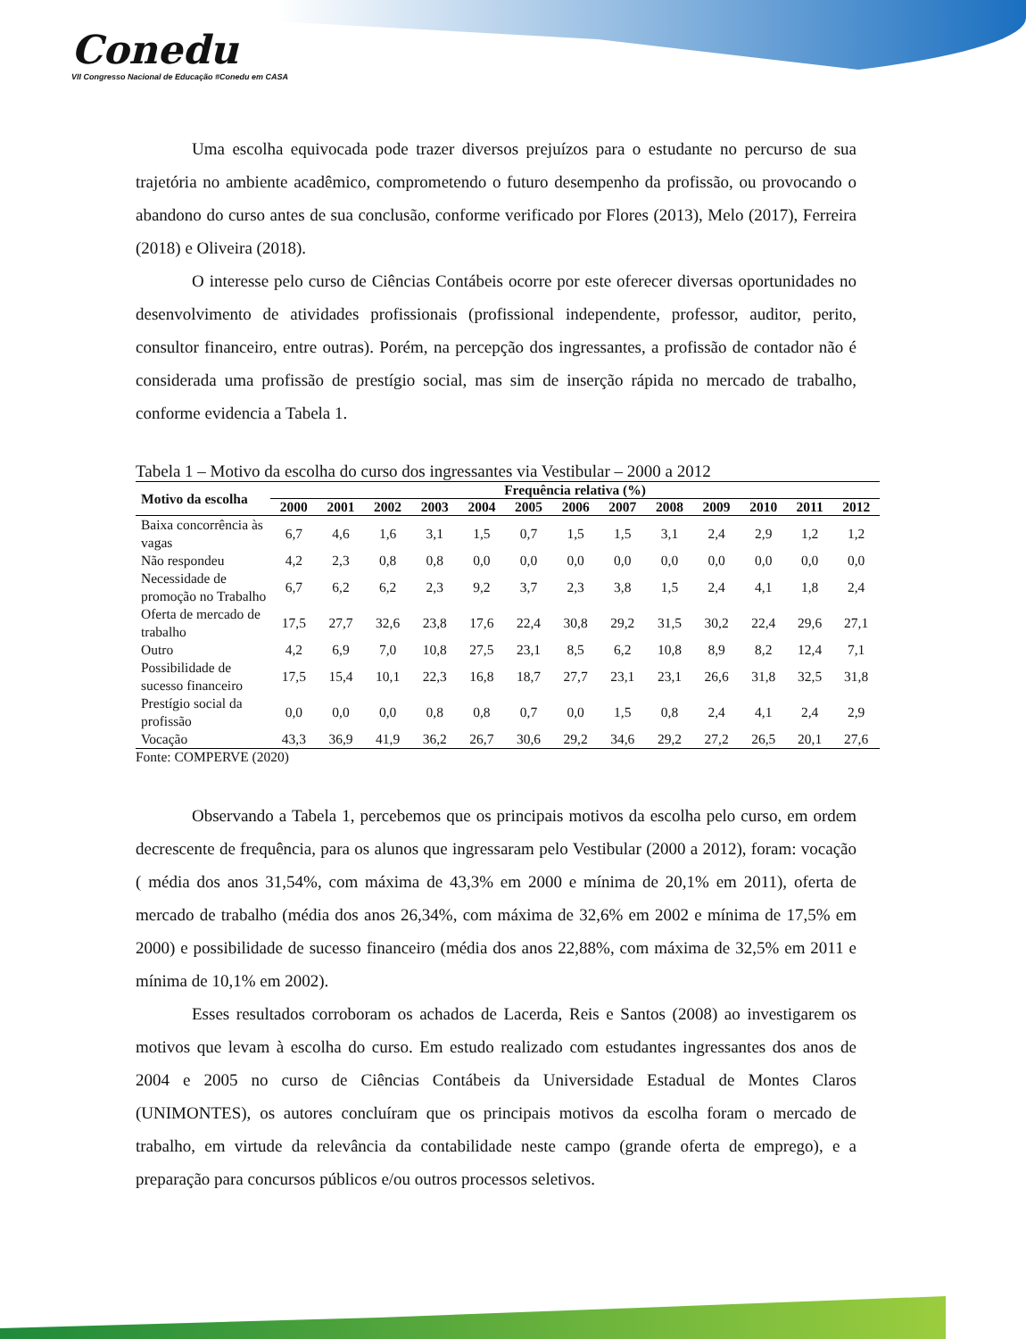Conedu
VII Congresso Nacional de Educação #Conedu em CASA
Uma escolha equivocada pode trazer diversos prejuízos para o estudante no percurso de sua trajetória no ambiente acadêmico, comprometendo o futuro desempenho da profissão, ou provocando o abandono do curso antes de sua conclusão, conforme verificado por Flores (2013), Melo (2017), Ferreira (2018) e Oliveira (2018).
O interesse pelo curso de Ciências Contábeis ocorre por este oferecer diversas oportunidades no desenvolvimento de atividades profissionais (profissional independente, professor, auditor, perito, consultor financeiro, entre outras). Porém, na percepção dos ingressantes, a profissão de contador não é considerada uma profissão de prestígio social, mas sim de inserção rápida no mercado de trabalho, conforme evidencia a Tabela 1.
Tabela 1 – Motivo da escolha do curso dos ingressantes via Vestibular – 2000 a 2012
| Motivo da escolha | Frequência relativa (%) | | | | | | | | | | | | |
| --- | --- | --- | --- | --- | --- | --- | --- | --- | --- | --- | --- | --- | --- |
| | 2000 | 2001 | 2002 | 2003 | 2004 | 2005 | 2006 | 2007 | 2008 | 2009 | 2010 | 2011 | 2012 |
| Baixa concorrência às vagas | 6,7 | 4,6 | 1,6 | 3,1 | 1,5 | 0,7 | 1,5 | 1,5 | 3,1 | 2,4 | 2,9 | 1,2 | 1,2 |
| Não respondeu | 4,2 | 2,3 | 0,8 | 0,8 | 0,0 | 0,0 | 0,0 | 0,0 | 0,0 | 0,0 | 0,0 | 0,0 | 0,0 |
| Necessidade de promoção no Trabalho | 6,7 | 6,2 | 6,2 | 2,3 | 9,2 | 3,7 | 2,3 | 3,8 | 1,5 | 2,4 | 4,1 | 1,8 | 2,4 |
| Oferta de mercado de trabalho | 17,5 | 27,7 | 32,6 | 23,8 | 17,6 | 22,4 | 30,8 | 29,2 | 31,5 | 30,2 | 22,4 | 29,6 | 27,1 |
| Outro | 4,2 | 6,9 | 7,0 | 10,8 | 27,5 | 23,1 | 8,5 | 6,2 | 10,8 | 8,9 | 8,2 | 12,4 | 7,1 |
| Possibilidade de sucesso financeiro | 17,5 | 15,4 | 10,1 | 22,3 | 16,8 | 18,7 | 27,7 | 23,1 | 23,1 | 26,6 | 31,8 | 32,5 | 31,8 |
| Prestígio social da profissão | 0,0 | 0,0 | 0,0 | 0,8 | 0,8 | 0,7 | 0,0 | 1,5 | 0,8 | 2,4 | 4,1 | 2,4 | 2,9 |
| Vocação | 43,3 | 36,9 | 41,9 | 36,2 | 26,7 | 30,6 | 29,2 | 34,6 | 29,2 | 27,2 | 26,5 | 20,1 | 27,6 |
Fonte: COMPERVE (2020)
Observando a Tabela 1, percebemos que os principais motivos da escolha pelo curso, em ordem decrescente de frequência, para os alunos que ingressaram pelo Vestibular (2000 a 2012), foram: vocação ( média dos anos 31,54%, com máxima de 43,3% em 2000 e mínima de 20,1% em 2011), oferta de mercado de trabalho (média dos anos 26,34%, com máxima de 32,6% em 2002 e mínima de 17,5% em 2000) e possibilidade de sucesso financeiro (média dos anos 22,88%, com máxima de 32,5% em 2011 e mínima de 10,1% em 2002).
Esses resultados corroboram os achados de Lacerda, Reis e Santos (2008) ao investigarem os motivos que levam à escolha do curso. Em estudo realizado com estudantes ingressantes dos anos de 2004 e 2005 no curso de Ciências Contábeis da Universidade Estadual de Montes Claros (UNIMONTES), os autores concluíram que os principais motivos da escolha foram o mercado de trabalho, em virtude da relevância da contabilidade neste campo (grande oferta de emprego), e a preparação para concursos públicos e/ou outros processos seletivos.